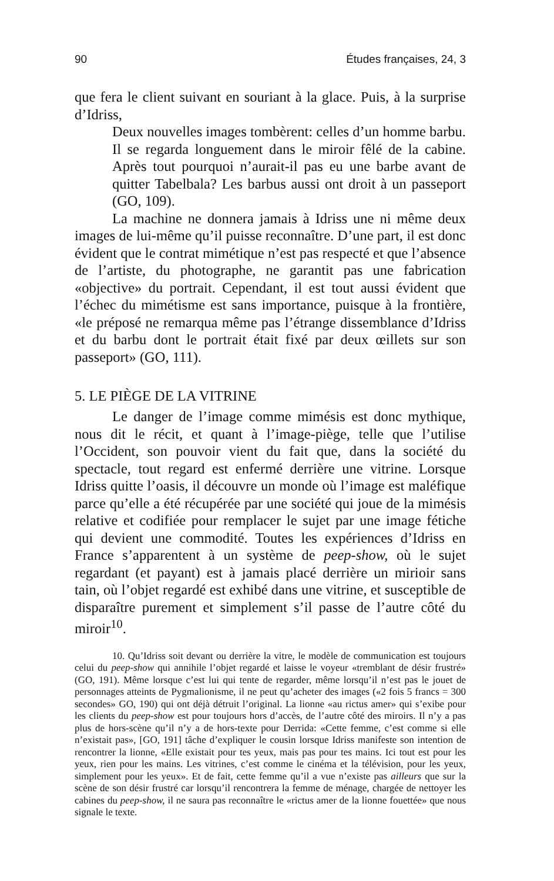90 Études françaises, 24, 3
que fera le client suivant en souriant à la glace. Puis, à la surprise d’Idriss,
Deux nouvelles images tombèrent: celles d’un homme barbu. Il se regarda longuement dans le miroir fêlé de la cabine. Après tout pourquoi n’aurait-il pas eu une barbe avant de quitter Tabelbala? Les barbus aussi ont droit à un passeport (GO, 109).
La machine ne donnera jamais à Idriss une ni même deux images de lui-même qu’il puisse reconnaître. D’une part, il est donc évident que le contrat mimétique n’est pas respecté et que l’absence de l’artiste, du photographe, ne garantit pas une fabrication «objective» du portrait. Cependant, il est tout aussi évident que l’échec du mimétisme est sans importance, puisque à la frontière, «le préposé ne remarqua même pas l’étrange dissemblance d’Idriss et du barbu dont le portrait était fixé par deux œillets sur son passeport» (GO, 111).
5. LE PIÈGE DE LA VITRINE
Le danger de l’image comme mimésis est donc mythique, nous dit le récit, et quant à l’image-piège, telle que l’utilise l’Occident, son pouvoir vient du fait que, dans la société du spectacle, tout regard est enfermé derrière une vitrine. Lorsque Idriss quitte l’oasis, il découvre un monde où l’image est maléfique parce qu’elle a été récupérée par une société qui joue de la mimésis relative et codifiée pour remplacer le sujet par une image fétiche qui devient une commodité. Toutes les expériences d’Idriss en France s’apparentent à un système de peep-show, où le sujet regardant (et payant) est à jamais placé derrière un mirioir sans tain, où l’objet regardé est exhibé dans une vitrine, et susceptible de disparaître purement et simplement s’il passe de l’autre côté du miroir<sup>10</sup>.
10. Qu’Idriss soit devant ou derrière la vitre, le modèle de communication est toujours celui du peep-show qui annihile l’objet regardé et laisse le voyeur «tremblant de désir frustré» (GO, 191). Même lorsque c’est lui qui tente de regarder, même lorsqu’il n’est pas le jouet de personnages atteints de Pygmalionisme, il ne peut qu’acheter des images («2 fois 5 francs = 300 secondes» GO, 190) qui ont déjà détruit l’original. La lionne «au rictus amer» qui s’exibe pour les clients du peep-show est pour toujours hors d’accès, de l’autre côté des miroirs. Il n’y a pas plus de hors-scène qu’il n’y a de hors-texte pour Derrida: «Cette femme, c’est comme si elle n’existait pas», [GO, 191] tâche d’expliquer le cousin lorsque Idriss manifeste son intention de rencontrer la lionne, «Elle existait pour tes yeux, mais pas pour tes mains. Ici tout est pour les yeux, rien pour les mains. Les vitrines, c’est comme le cinéma et la télévision, pour les yeux, simplement pour les yeux». Et de fait, cette femme qu’il a vue n’existe pas ailleurs que sur la scène de son désir frustré car lorsqu’il rencontrera la femme de ménage, chargée de nettoyer les cabines du peep-show, il ne saura pas reconnaître le «rictus amer de la lionne fouettée» que nous signale le texte.